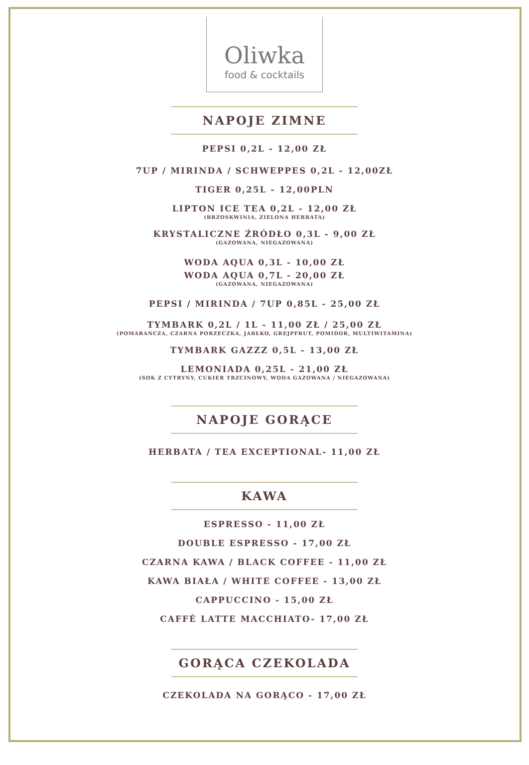Oliwka
food & cocktails
NAPOJE ZIMNE
PEPSI 0,2L - 12,00 ZŁ
7UP / MIRINDA / SCHWEPPES 0,2L - 12,00ZŁ
TIGER 0,25L - 12,00PLN
LIPTON ICE TEA 0,2L - 12,00 ZŁ
(BRZOSKWINIA, ZIELONA HERBATA)
KRYSTALICZNE ŹRÓDŁO 0,3L - 9,00 ZŁ
(GAZOWANA, NIEGAZOWANA)
WODA AQUA 0,3L - 10,00 ZŁ
WODA AQUA 0,7L - 20,00 ZŁ
(GAZOWANA, NIEGAZOWANA)
PEPSI / MIRINDA / 7UP 0,85L - 25,00 ZŁ
TYMBARK 0,2L / 1L - 11,00 ZŁ / 25,00 ZŁ
(POMARAŃCZA, CZARNA PORZECZKA, JABŁKO, GREJPFRUT, POMIDOR, MULTIWITAMINA)
TYMBARK GAZZZ 0,5L - 13,00 ZŁ
LEMONIADA 0,25L - 21,00 ZŁ
(SOK Z CYTRYNY, CUKIER TRZCINOWY, WODA GAZOWANA / NIEGAZOWANA)
NAPOJE GORĄCE
HERBATA / TEA EXCEPTIONAL- 11,00 ZŁ
KAWA
ESPRESSO - 11,00 ZŁ
DOUBLE ESPRESSO - 17,00 ZŁ
CZARNA KAWA / BLACK COFFEE - 11,00 ZŁ
KAWA BIAŁA / WHITE COFFEE - 13,00 ZŁ
CAPPUCCINO - 15,00 ZŁ
CAFFÈ LATTE MACCHIATO- 17,00 ZŁ
GORĄCA CZEKOLADA
CZEKOLADA NA GORĄCO - 17,00 ZŁ